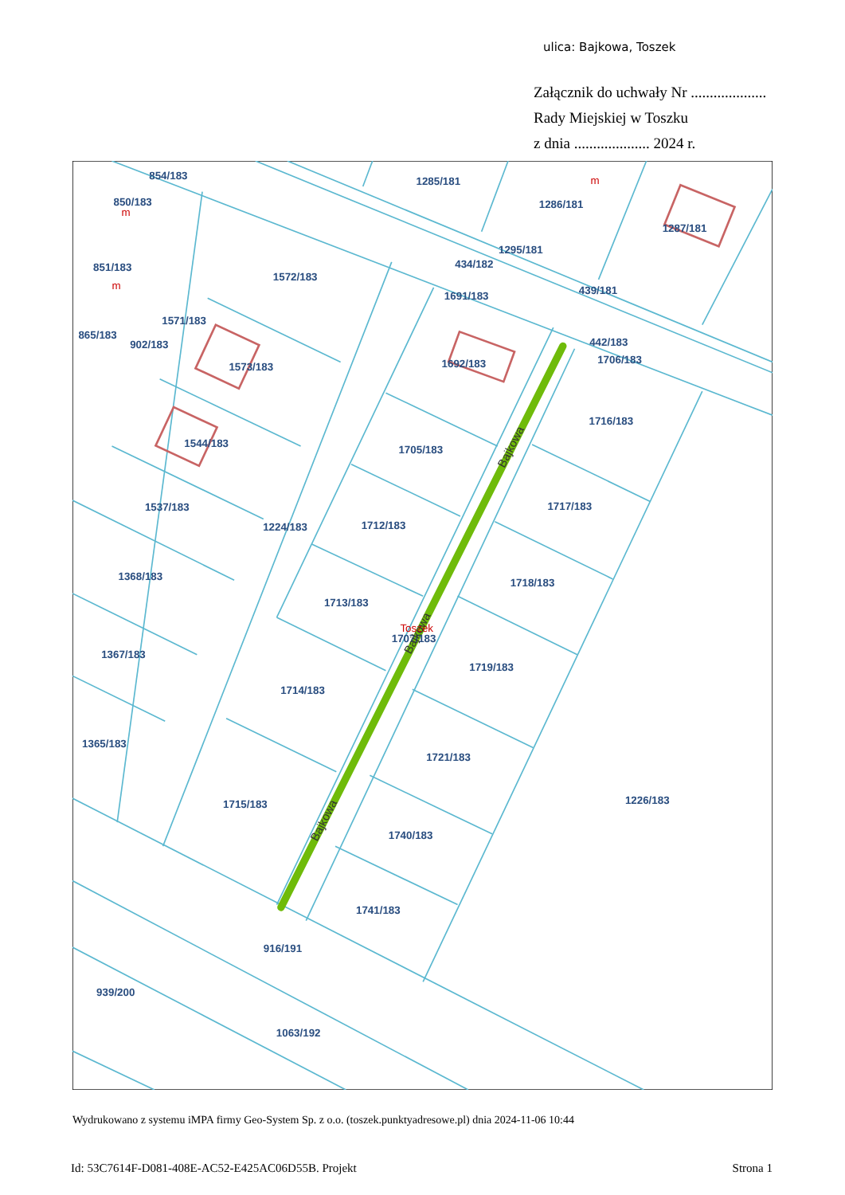ulica: Bajkowa, Toszek
Załącznik do uchwały Nr ....................
Rady Miejskiej w Toszku
z dnia .................... 2024 r.
854/183
1285/181
850/183
1286/181
1287/181
1295/181
434/182
851/183
1572/183
439/181
1691/183
1571/183
865/183
442/183
902/183
1706/183
1692/183
1573/183
1716/183
1544/183
1705/183
1717/183
1537/183
1712/183
1224/183
1368/183
1718/183
1713/183
Toszek
1707/183
1367/183
1719/183
1714/183
1365/183
1721/183
1226/183
1715/183
1740/183
1741/183
916/191
939/200
1063/192
m
m
m
Bajkowa
Bajkowa
Bajkowa
Wydrukowano z systemu iMPA firmy Geo-System Sp. z o.o. (toszek.punktyadresowe.pl) dnia 2024-11-06 10:44
Id: 53C7614F-D081-408E-AC52-E425AC06D55B. Projekt Strona 1